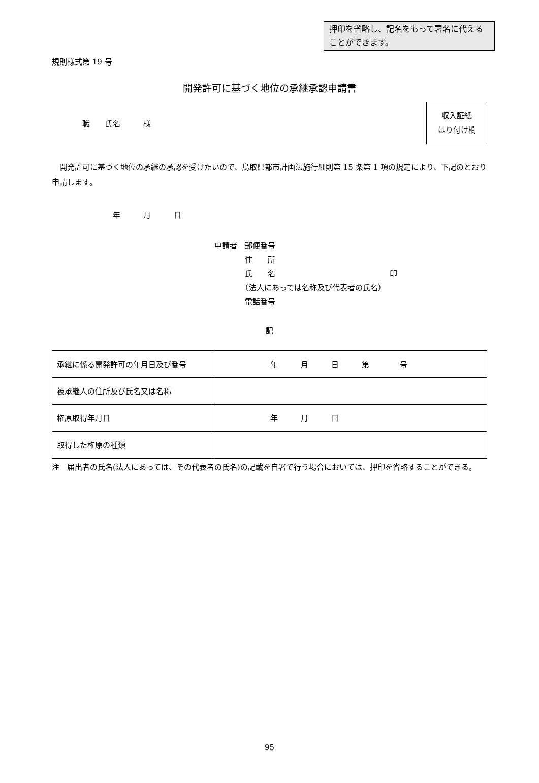押印を省略し、記名をもって署名に代えることができます。
規則様式第 19 号
開発許可に基づく地位の承継承認申請書
職　　氏名　　　様
収入証紙
はり付け欄
　開発許可に基づく地位の承継の承認を受けたいので、鳥取県都市計画法施行細則第 15 条第 1 項の規定により、下記のとおり申請します。
年 月 日
申請者　郵便番号
　　　　住　　所
　　　　氏　　名　　　　　　　　　　　　　　　印
　　　　（法人にあっては名称及び代表者の氏名）
　　　　電話番号
記
| 承継に係る開発許可の年月日及び番号 | 年 月 日 第 号 |
| 被承継人の住所及び氏名又は名称 | |
| 権原取得年月日 | 年 月 日 |
| 取得した権原の種類 | |
注　届出者の氏名(法人にあっては、その代表者の氏名)の記載を自署で行う場合においては、押印を省略することができる。
95